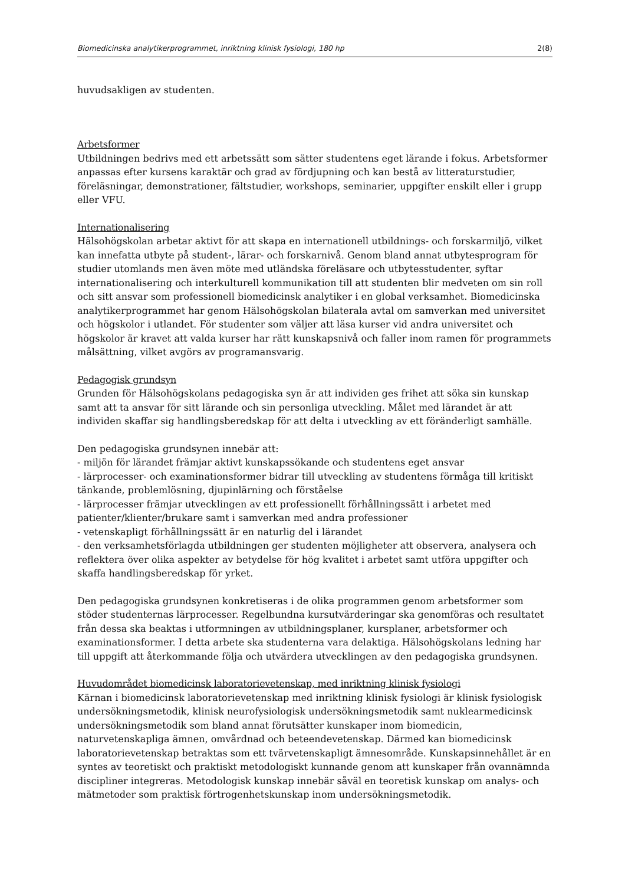Biomedicinska analytikerprogrammet, inriktning klinisk fysiologi, 180 hp 2(8)
huvudsakligen av studenten.
Arbetsformer
Utbildningen bedrivs med ett arbetssätt som sätter studentens eget lärande i fokus. Arbetsformer anpassas efter kursens karaktär och grad av fördjupning och kan bestå av litteraturstudier, föreläsningar, demonstrationer, fältstudier, workshops, seminarier, uppgifter enskilt eller i grupp eller VFU.
Internationalisering
Hälsohögskolan arbetar aktivt för att skapa en internationell utbildnings- och forskarmiljö, vilket kan innefatta utbyte på student-, lärar- och forskarnivå. Genom bland annat utbytesprogram för studier utomlands men även möte med utländska föreläsare och utbytesstudenter, syftar internationalisering och interkulturell kommunikation till att studenten blir medveten om sin roll och sitt ansvar som professionell biomedicinsk analytiker i en global verksamhet. Biomedicinska analytikerprogrammet har genom Hälsohögskolan bilaterala avtal om samverkan med universitet och högskolor i utlandet. För studenter som väljer att läsa kurser vid andra universitet och högskolor är kravet att valda kurser har rätt kunskapsnivå och faller inom ramen för programmets målsättning, vilket avgörs av programansvarig.
Pedagogisk grundsyn
Grunden för Hälsohögskolans pedagogiska syn är att individen ges frihet att söka sin kunskap samt att ta ansvar för sitt lärande och sin personliga utveckling. Målet med lärandet är att individen skaffar sig handlingsberedskap för att delta i utveckling av ett föränderligt samhälle.
Den pedagogiska grundsynen innebär att:
- miljön för lärandet främjar aktivt kunskapssökande och studentens eget ansvar
- lärprocesser- och examinationsformer bidrar till utveckling av studentens förmåga till kritiskt tänkande, problemlösning, djupinlärning och förståelse
- lärprocesser främjar utvecklingen av ett professionellt förhållningssätt i arbetet med patienter/klienter/brukare samt i samverkan med andra professioner
- vetenskapligt förhållningssätt är en naturlig del i lärandet
- den verksamhetsförlagda utbildningen ger studenten möjligheter att observera, analysera och reflektera över olika aspekter av betydelse för hög kvalitet i arbetet samt utföra uppgifter och skaffa handlingsberedskap för yrket.
Den pedagogiska grundsynen konkretiseras i de olika programmen genom arbetsformer som stöder studenternas lärprocesser. Regelbundna kursutvärderingar ska genomföras och resultatet från dessa ska beaktas i utformningen av utbildningsplaner, kursplaner, arbetsformer och examinationsformer. I detta arbete ska studenterna vara delaktiga. Hälsohögskolans ledning har till uppgift att återkommande följa och utvärdera utvecklingen av den pedagogiska grundsynen.
Huvudområdet biomedicinsk laboratorievetenskap, med inriktning klinisk fysiologi
Kärnan i biomedicinsk laboratorievetenskap med inriktning klinisk fysiologi är klinisk fysiologisk undersökningsmetodik, klinisk neurofysiologisk undersökningsmetodik samt nuklearmedicinsk undersökningsmetodik som bland annat förutsätter kunskaper inom biomedicin, naturvetenskapliga ämnen, omvårdnad och beteendevetenskap. Därmed kan biomedicinsk laboratorievetenskap betraktas som ett tvärvetenskapligt ämnesområde. Kunskapsinnehållet är en syntes av teoretiskt och praktiskt metodologiskt kunnande genom att kunskaper från ovannämnda discipliner integreras. Metodologisk kunskap innebär såväl en teoretisk kunskap om analys- och mätmetoder som praktisk förtrogenhetskunskap inom undersökningsmetodik.